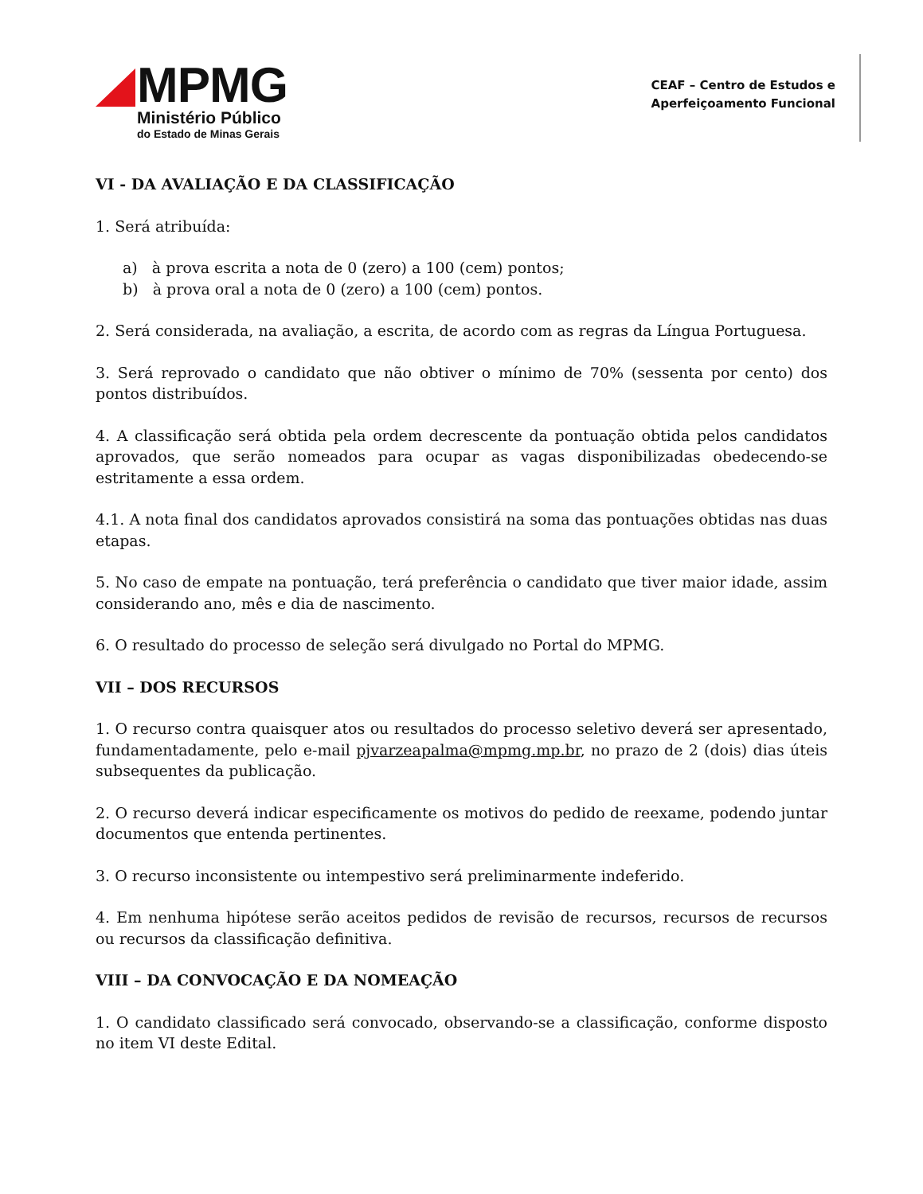MPMG
Ministério Público
do Estado de Minas Gerais
CEAF – Centro de Estudos e
Aperfeiçoamento Funcional
VI - DA AVALIAÇÃO E DA CLASSIFICAÇÃO
1. Será atribuída:
a) à prova escrita a nota de 0 (zero) a 100 (cem) pontos;
b) à prova oral a nota de 0 (zero) a 100 (cem) pontos.
2. Será considerada, na avaliação, a escrita, de acordo com as regras da Língua Portuguesa.
3. Será reprovado o candidato que não obtiver o mínimo de 70% (sessenta por cento) dos pontos distribuídos.
4. A classificação será obtida pela ordem decrescente da pontuação obtida pelos candidatos aprovados, que serão nomeados para ocupar as vagas disponibilizadas obedecendo-se estritamente a essa ordem.
4.1. A nota final dos candidatos aprovados consistirá na soma das pontuações obtidas nas duas etapas.
5. No caso de empate na pontuação, terá preferência o candidato que tiver maior idade, assim considerando ano, mês e dia de nascimento.
6. O resultado do processo de seleção será divulgado no Portal do MPMG.
VII – DOS RECURSOS
1. O recurso contra quaisquer atos ou resultados do processo seletivo deverá ser apresentado, fundamentadamente, pelo e-mail pjvarzeapalma@mpmg.mp.br, no prazo de 2 (dois) dias úteis subsequentes da publicação.
2. O recurso deverá indicar especificamente os motivos do pedido de reexame, podendo juntar documentos que entenda pertinentes.
3. O recurso inconsistente ou intempestivo será preliminarmente indeferido.
4. Em nenhuma hipótese serão aceitos pedidos de revisão de recursos, recursos de recursos ou recursos da classificação definitiva.
VIII – DA CONVOCAÇÃO E DA NOMEAÇÃO
1. O candidato classificado será convocado, observando-se a classificação, conforme disposto no item VI deste Edital.